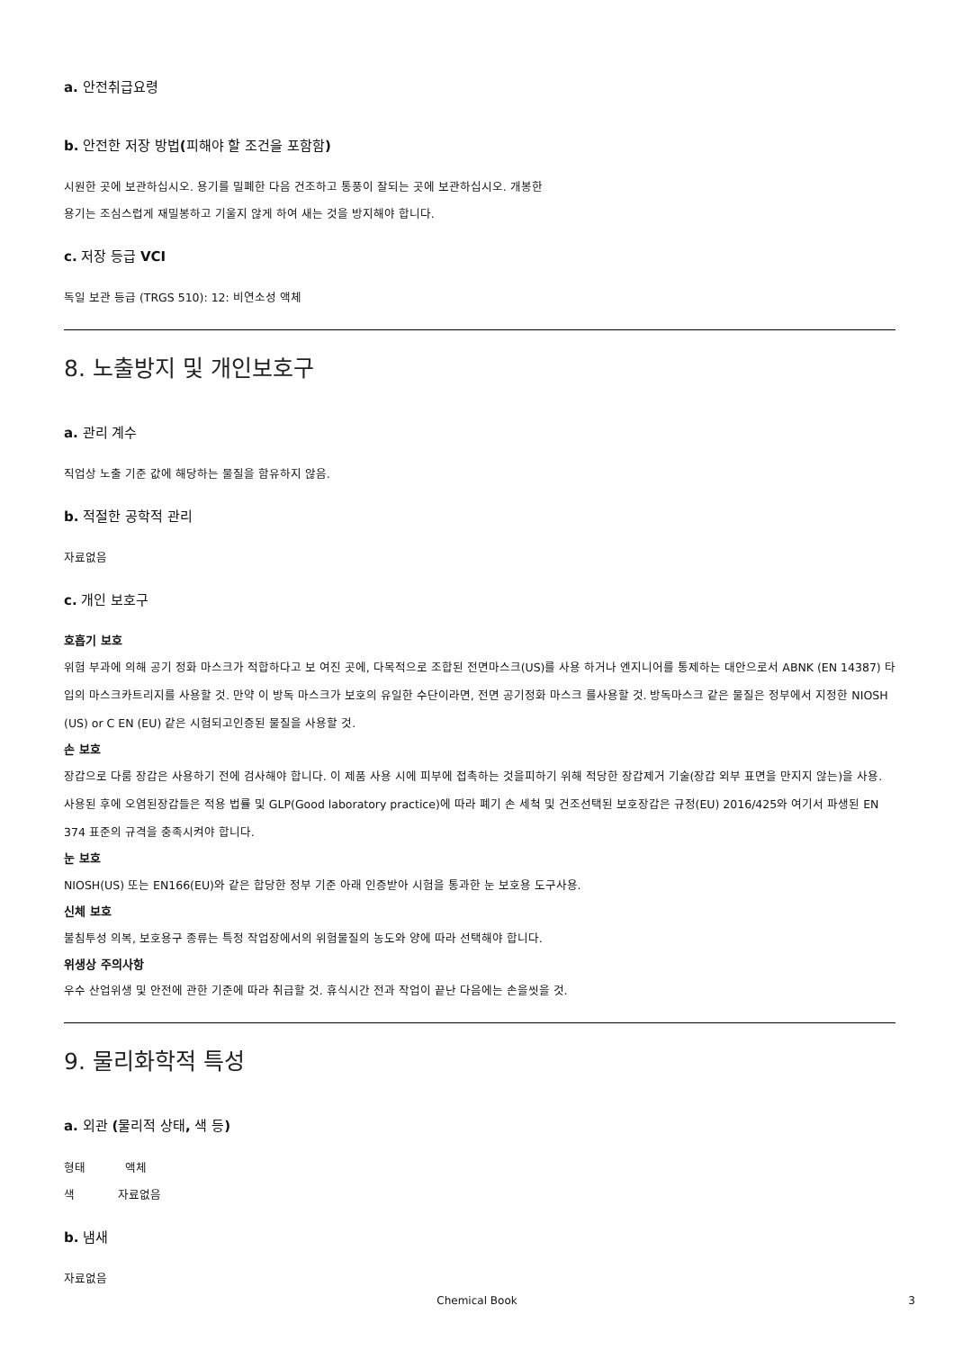a. 안전취급요령
b. 안전한 저장 방법(피해야 할 조건을 포함함)
시원한 곳에 보관하십시오. 용기를 밀폐한 다음 건조하고 통풍이 잘되는 곳에 보관하십시오. 개봉한
용기는 조심스럽게 재밀봉하고 기울지 않게 하여 새는 것을 방지해야 합니다.
c. 저장 등급 VCI
독일 보관 등급 (TRGS 510): 12: 비연소성 액체
8. 노출방지 및 개인보호구
a. 관리 계수
직업상 노출 기준 값에 해당하는 물질을 함유하지 않음.
b. 적절한 공학적 관리
자료없음
c. 개인 보호구
호흡기 보호
위험 부과에 의해 공기 정화 마스크가 적합하다고 보 여진 곳에, 다목적으로 조합된 전면마스크(US)를 사용 하거나 엔지니어를 통제하는 대안으로서 ABNK (EN 14387) 타입의 마스크카트리지를 사용할 것. 만약 이 방독 마스크가 보호의 유일한 수단이라면, 전면 공기정화 마스크 를사용할 것. 방독마스크 같은 물질은 정부에서 지정한 NIOSH (US) or C EN (EU) 같은 시험되고인증된 물질을 사용할 것.
손 보호
장갑으로 다룸 장갑은 사용하기 전에 검사해야 합니다. 이 제품 사용 시에 피부에 접촉하는 것을피하기 위해 적당한 장갑제거 기술(장갑 외부 표면을 만지지 않는)을 사용. 사용된 후에 오염된장갑들은 적용 법률 및 GLP(Good laboratory practice)에 따라 폐기 손 세척 및 건조선택된 보호장갑은 규정(EU) 2016/425와 여기서 파생된 EN 374 표준의 규격을 충족시켜야 합니다.
눈 보호
NIOSH(US) 또는 EN166(EU)와 같은 합당한 정부 기준 아래 인증받아 시험을 통과한 눈 보호용 도구사용.
신체 보호
불침투성 의복, 보호용구 종류는 특정 작업장에서의 위험물질의 농도와 양에 따라 선택해야 합니다.
위생상 주의사항
우수 산업위생 및 안전에 관한 기준에 따라 취급할 것. 휴식시간 전과 작업이 끝난 다음에는 손을씻을 것.
9. 물리화학적 특성
a. 외관 (물리적 상태, 색 등)
형태 액체
색 자료없음
b. 냄새
자료없음
Chemical Book 3